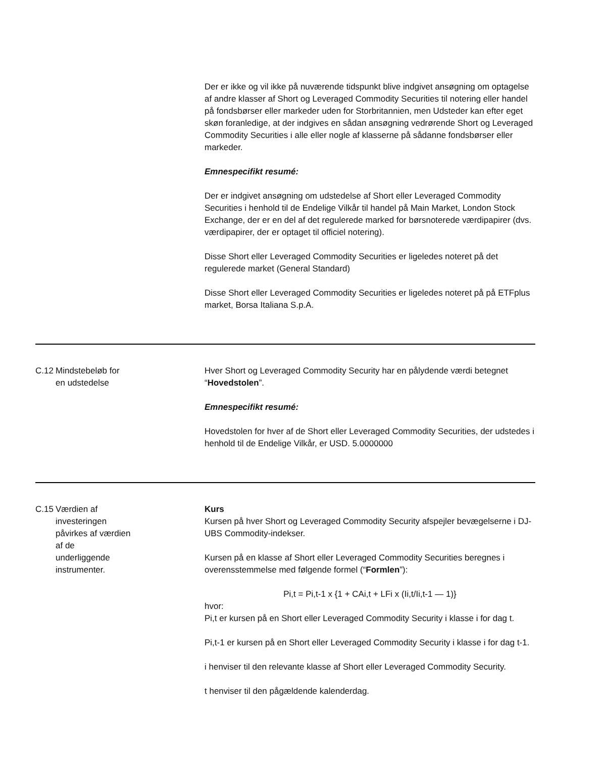| | | Der er ikke og vil ikke på nuværende tidspunkt blive indgivet ansøgning om optagelse af andre klasser af Short og Leveraged Commodity Securities til notering eller handel på fondsbørser eller markeder uden for Storbritannien, men Udsteder kan efter eget skøn foranledige, at der indgives en sådan ansøgning vedrørende Short og Leveraged Commodity Securities i alle eller nogle af klasserne på sådanne fondsbørser eller markeder. Emnespecifikt resumé: Der er indgivet ansøgning om udstedelse af Short eller Leveraged Commodity Securities i henhold til de Endelige Vilkår til handel på Main Market, London Stock Exchange, der er en del af det regulerede marked for børsnoterede værdipapirer (dvs. værdipapirer, der er optaget til officiel notering). Disse Short eller Leveraged Commodity Securities er ligeledes noteret på det regulerede market (General Standard) Disse Short eller Leveraged Commodity Securities er ligeledes noteret på på ETFplus market, Borsa Italiana S.p.A. |
| C.12 | Mindstebeløb for en udstedelse | Hver Short og Leveraged Commodity Security har en pålydende værdi betegnet “ Hovedstolen ”. Emnespecifikt resumé: Hovedstolen for hver af de Short eller Leveraged Commodity Securities, der udstedes i henhold til de Endelige Vilkår, er USD. 5.0000000 |
| C.15 | Værdien af investeringen påvirkes af værdien af de underliggende instrumenter. | Kurs Kursen på hver Short og Leveraged Commodity Security afspejler bevægelserne i DJ-UBS Commodity-indekser. Kursen på en klasse af Short eller Leveraged Commodity Securities beregnes i overensstemmelse med følgende formel (“ Formlen ”): Pi,t = Pi,t-1 x {1 + CAi,t + LFi x (Ii,t/Ii,t-1 — 1)} hvor: Pi,t er kursen på en Short eller Leveraged Commodity Security i klasse i for dag t. Pi,t-1 er kursen på en Short eller Leveraged Commodity Security i klasse i for dag t-1. i henviser til den relevante klasse af Short eller Leveraged Commodity Security. t henviser til den pågældende kalenderdag. |